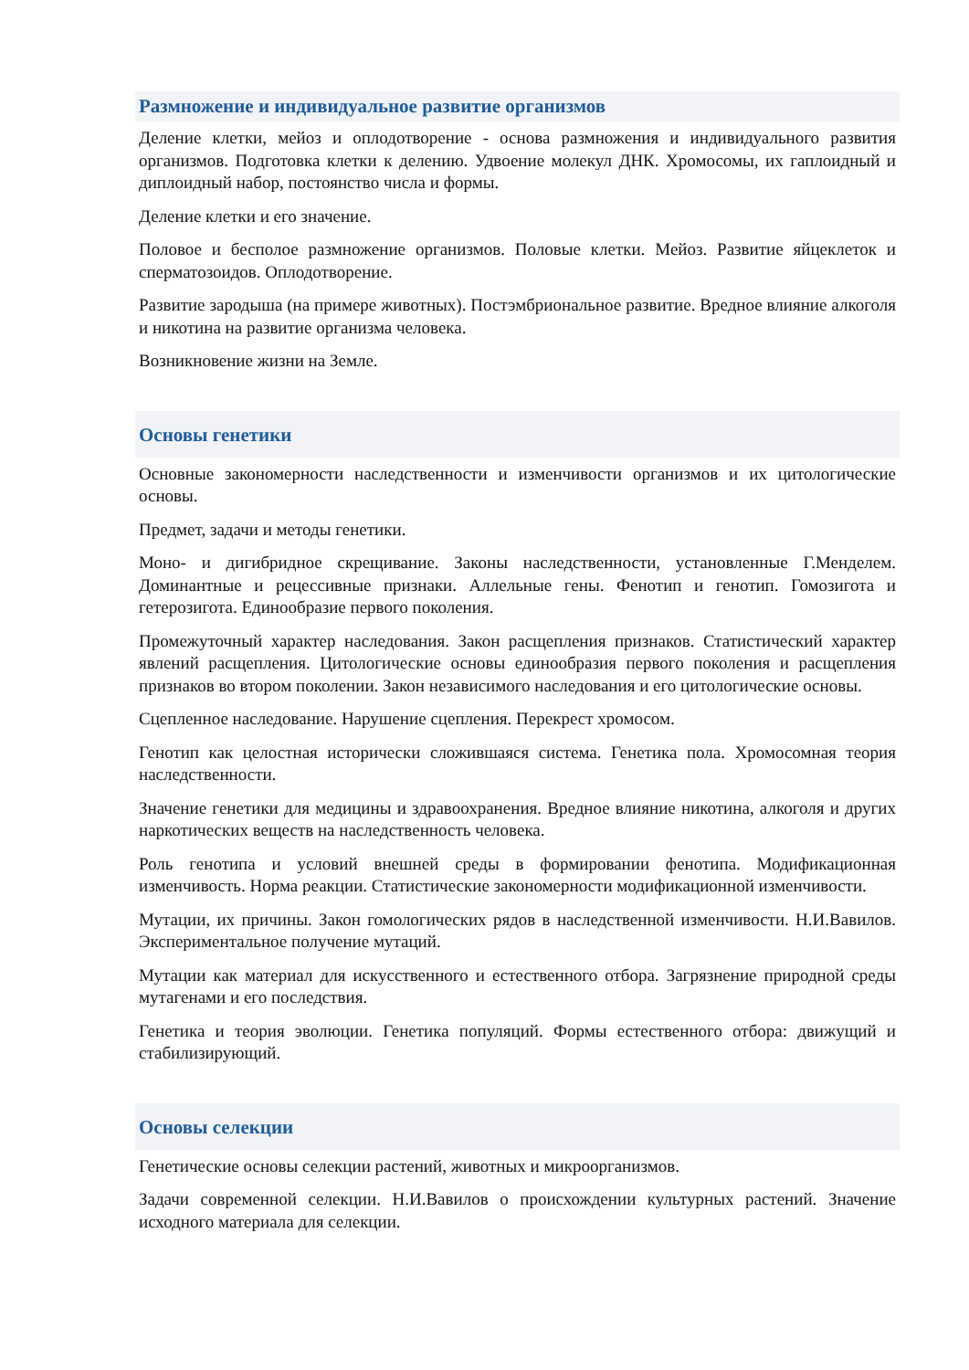Размножение и индивидуальное развитие организмов
Деление клетки, мейоз и оплодотворение - основа размножения и индивидуального развития организмов. Подготовка клетки к делению. Удвоение молекул ДНК. Хромосомы, их гаплоидный и диплоидный набор, постоянство числа и формы.
Деление клетки и его значение.
Половое и бесполое размножение организмов. Половые клетки. Мейоз. Развитие яйцеклеток и сперматозоидов. Оплодотворение.
Развитие зародыша (на примере животных). Постэмбриональное развитие. Вредное влияние алкоголя и никотина на развитие организма человека.
Возникновение жизни на Земле.
Основы генетики
Основные закономерности наследственности и изменчивости организмов и их цитологические основы.
Предмет, задачи и методы генетики.
Моно- и дигибридное скрещивание. Законы наследственности, установленные Г.Менделем. Доминантные и рецессивные признаки. Аллельные гены. Фенотип и генотип. Гомозигота и гетерозигота. Единообразие первого поколения.
Промежуточный характер наследования. Закон расщепления признаков. Статистический характер явлений расщепления. Цитологические основы единообразия первого поколения и расщепления признаков во втором поколении. Закон независимого наследования и его цитологические основы.
Сцепленное наследование. Нарушение сцепления. Перекрест хромосом.
Генотип как целостная исторически сложившаяся система. Генетика пола. Хромосомная теория наследственности.
Значение генетики для медицины и здравоохранения. Вредное влияние никотина, алкоголя и других наркотических веществ на наследственность человека.
Роль генотипа и условий внешней среды в формировании фенотипа. Модификационная изменчивость. Норма реакции. Статистические закономерности модификационной изменчивости.
Мутации, их причины. Закон гомологических рядов в наследственной изменчивости. Н.И.Вавилов. Экспериментальное получение мутаций.
Мутации как материал для искусственного и естественного отбора. Загрязнение природной среды мутагенами и его последствия.
Генетика и теория эволюции. Генетика популяций. Формы естественного отбора: движущий и стабилизирующий.
Основы селекции
Генетические основы селекции растений, животных и микроорганизмов.
Задачи современной селекции. Н.И.Вавилов о происхождении культурных растений. Значение исходного материала для селекции.